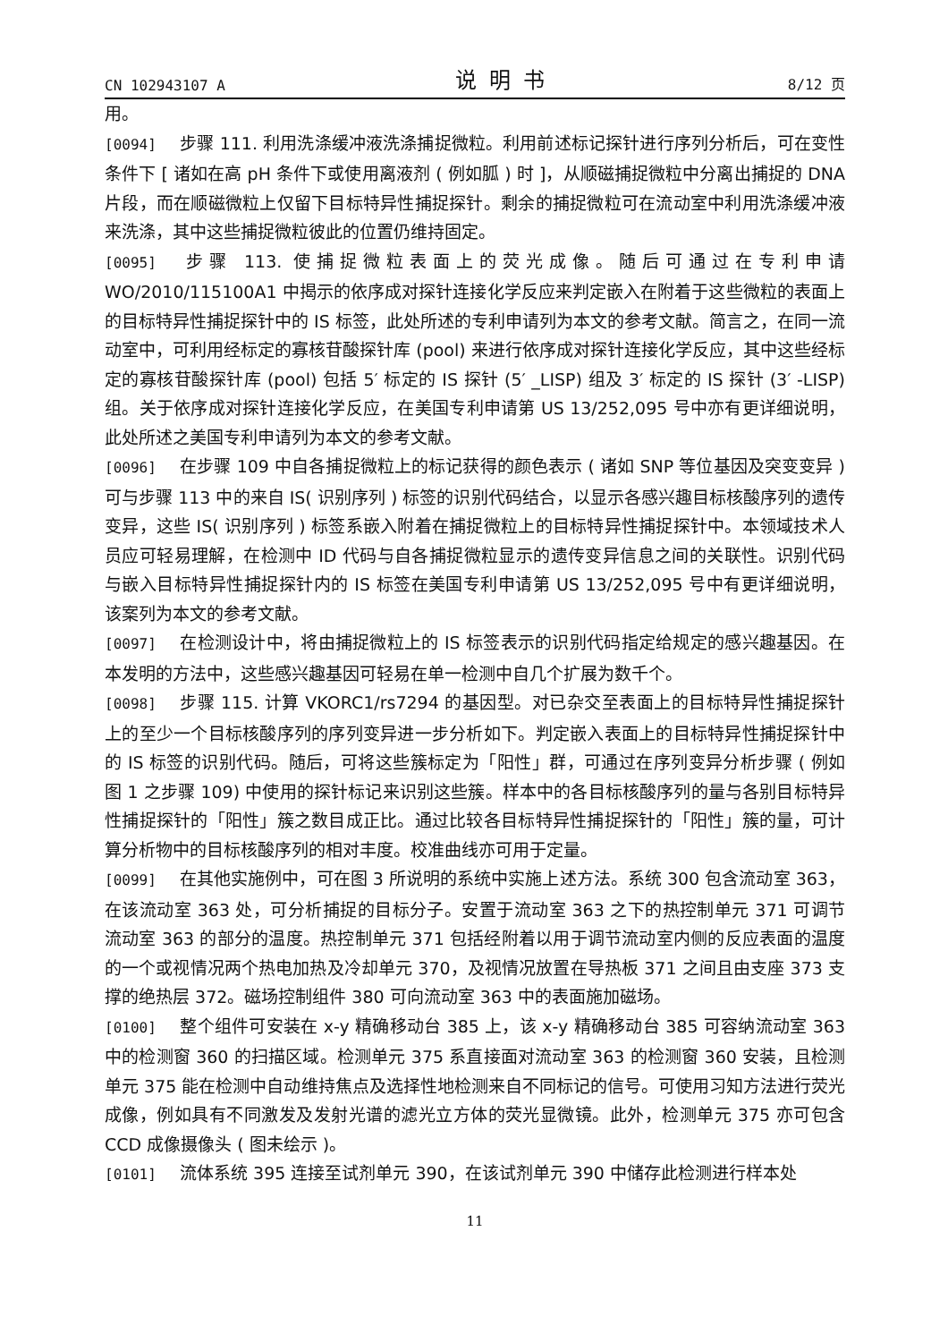CN 102943107 A 说明书 8/12 页
用。
[0094] 步骤 111. 利用洗涤缓冲液洗涤捕捉微粒。利用前述标记探针进行序列分析后，可在变性条件下 [ 诸如在高 pH 条件下或使用离液剂 ( 例如胍 ) 时 ]，从顺磁捕捉微粒中分离出捕捉的 DNA 片段，而在顺磁微粒上仅留下目标特异性捕捉探针。剩余的捕捉微粒可在流动室中利用洗涤缓冲液来洗涤，其中这些捕捉微粒彼此的位置仍维持固定。
[0095] 步骤 113. 使捕捉微粒表面上的荧光成像。随后可通过在专利申请 WO/2010/115100A1 中揭示的依序成对探针连接化学反应来判定嵌入在附着于这些微粒的表面上的目标特异性捕捉探针中的 IS 标签，此处所述的专利申请列为本文的参考文献。简言之，在同一流动室中，可利用经标定的寡核苷酸探针库 (pool) 来进行依序成对探针连接化学反应，其中这些经标定的寡核苷酸探针库 (pool) 包括 5′ 标定的 IS 探针 (5′ _LISP) 组及 3′ 标定的 IS 探针 (3′ -LISP) 组。关于依序成对探针连接化学反应，在美国专利申请第 US 13/252,095 号中亦有更详细说明，此处所述之美国专利申请列为本文的参考文献。
[0096] 在步骤 109 中自各捕捉微粒上的标记获得的颜色表示 ( 诸如 SNP 等位基因及突变变异 ) 可与步骤 113 中的来自 IS( 识别序列 ) 标签的识别代码结合，以显示各感兴趣目标核酸序列的遗传变异，这些 IS( 识别序列 ) 标签系嵌入附着在捕捉微粒上的目标特异性捕捉探针中。本领域技术人员应可轻易理解，在检测中 ID 代码与自各捕捉微粒显示的遗传变异信息之间的关联性。识别代码与嵌入目标特异性捕捉探针内的 IS 标签在美国专利申请第 US 13/252,095 号中有更详细说明，该案列为本文的参考文献。
[0097] 在检测设计中，将由捕捉微粒上的 IS 标签表示的识别代码指定给规定的感兴趣基因。在本发明的方法中，这些感兴趣基因可轻易在单一检测中自几个扩展为数千个。
[0098] 步骤 115. 计算 VKORC1/rs7294 的基因型。对已杂交至表面上的目标特异性捕捉探针上的至少一个目标核酸序列的序列变异进一步分析如下。判定嵌入表面上的目标特异性捕捉探针中的 IS 标签的识别代码。随后，可将这些簇标定为「阳性」群，可通过在序列变异分析步骤 ( 例如图 1 之步骤 109) 中使用的探针标记来识别这些簇。样本中的各目标核酸序列的量与各别目标特异性捕捉探针的「阳性」簇之数目成正比。通过比较各目标特异性捕捉探针的「阳性」簇的量，可计算分析物中的目标核酸序列的相对丰度。校准曲线亦可用于定量。
[0099] 在其他实施例中，可在图 3 所说明的系统中实施上述方法。系统 300 包含流动室 363，在该流动室 363 处，可分析捕捉的目标分子。安置于流动室 363 之下的热控制单元 371 可调节流动室 363 的部分的温度。热控制单元 371 包括经附着以用于调节流动室内侧的反应表面的温度的一个或视情况两个热电加热及冷却单元 370，及视情况放置在导热板 371 之间且由支座 373 支撑的绝热层 372。磁场控制组件 380 可向流动室 363 中的表面施加磁场。
[0100] 整个组件可安装在 x-y 精确移动台 385 上，该 x-y 精确移动台 385 可容纳流动室 363 中的检测窗 360 的扫描区域。检测单元 375 系直接面对流动室 363 的检测窗 360 安装，且检测单元 375 能在检测中自动维持焦点及选择性地检测来自不同标记的信号。可使用习知方法进行荧光成像，例如具有不同激发及发射光谱的滤光立方体的荧光显微镜。此外，检测单元 375 亦可包含 CCD 成像摄像头 ( 图未绘示 )。
[0101] 流体系统 395 连接至试剂单元 390，在该试剂单元 390 中储存此检测进行样本处
11